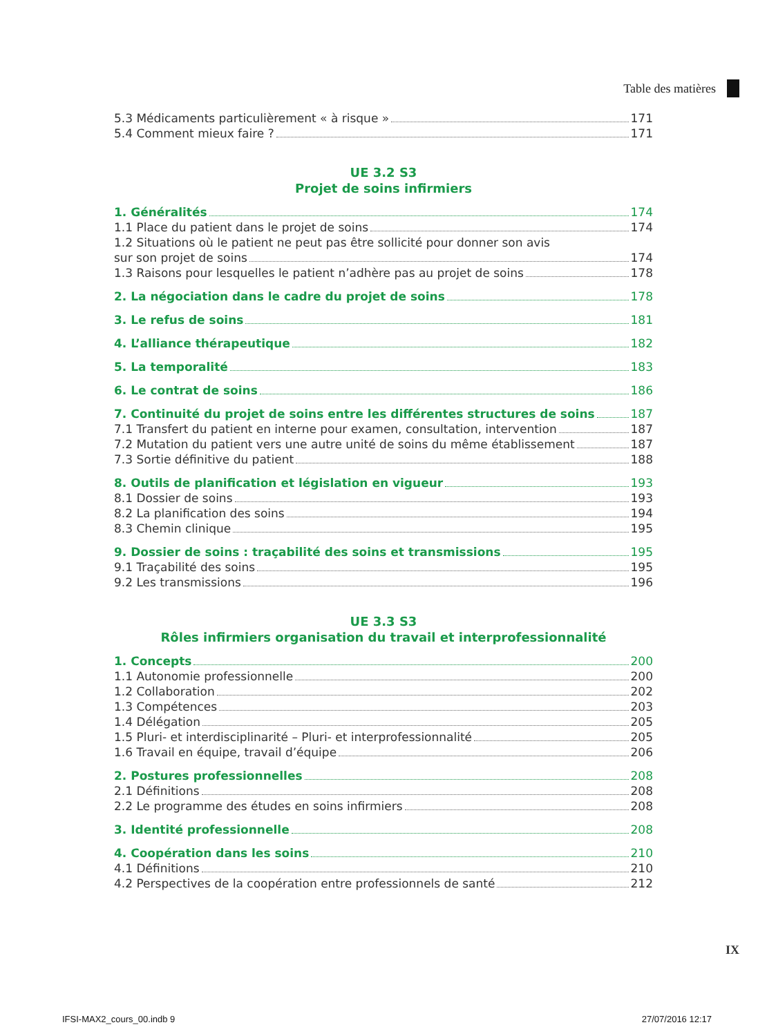Table des matières
5.3 Médicaments particulièrement « à risque » 171
5.4 Comment mieux faire ? 171
UE 3.2 S3
Projet de soins infirmiers
1. Généralités 174
1.1 Place du patient dans le projet de soins 174
1.2 Situations où le patient ne peut pas être sollicité pour donner son avis
sur son projet de soins 174
1.3 Raisons pour lesquelles le patient n’adhère pas au projet de soins 178
2. La négociation dans le cadre du projet de soins 178
3. Le refus de soins 181
4. L’alliance thérapeutique 182
5. La temporalité 183
6. Le contrat de soins 186
7. Continuité du projet de soins entre les différentes structures de soins 187
7.1 Transfert du patient en interne pour examen, consultation, intervention 187
7.2 Mutation du patient vers une autre unité de soins du même établissement 187
7.3 Sortie définitive du patient 188
8. Outils de planification et législation en vigueur 193
8.1 Dossier de soins 193
8.2 La planification des soins 194
8.3 Chemin clinique 195
9. Dossier de soins : traçabilité des soins et transmissions 195
9.1 Traçabilité des soins 195
9.2 Les transmissions 196
UE 3.3 S3
Rôles infirmiers organisation du travail et interprofessionnalité
1. Concepts 200
1.1 Autonomie professionnelle 200
1.2 Collaboration 202
1.3 Compétences 203
1.4 Délégation 205
1.5 Pluri- et interdisciplinarité – Pluri- et interprofessionnalité 205
1.6 Travail en équipe, travail d’équipe 206
2. Postures professionnelles 208
2.1 Définitions 208
2.2 Le programme des études en soins infirmiers 208
3. Identité professionnelle 208
4. Coopération dans les soins 210
4.1 Définitions 210
4.2 Perspectives de la coopération entre professionnels de santé 212
IX
IFSI-MAX2_cours_00.indb 9 27/07/2016 12:17